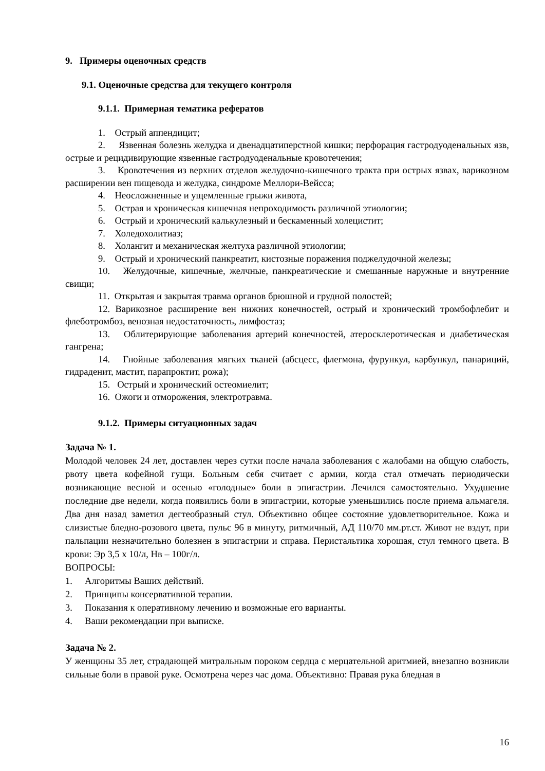9. Примеры оценочных средств
9.1. Оценочные средства для текущего контроля
9.1.1. Примерная тематика рефератов
1. Острый аппендицит;
2. Язвенная болезнь желудка и двенадцатиперстной кишки; перфорация гастродуоденальных язв, острые и рецидивирующие язвенные гастродуоденальные кровотечения;
3. Кровотечения из верхних отделов желудочно-кишечного тракта при острых язвах, варикозном расширении вен пищевода и желудка, синдроме Меллори-Вейсса;
4. Неосложненные и ущемленные грыжи живота,
5. Острая и хроническая кишечная непроходимость различной этиологии;
6. Острый и хронический калькулезный и бескаменный холецистит;
7. Холедохолитиаз;
8. Холангит и механическая желтуха различной этиологии;
9. Острый и хронический панкреатит, кистозные поражения поджелудочной железы;
10. Желудочные, кишечные, желчные, панкреатические и смешанные наружные и внутренние свищи;
11. Открытая и закрытая травма органов брюшной и грудной полостей;
12. Варикозное расширение вен нижних конечностей, острый и хронический тромбофлебит и флеботромбоз, венозная недостаточность, лимфостаз;
13. Облитерирующие заболевания артерий конечностей, атеросклеротическая и диабетическая гангрена;
14. Гнойные заболевания мягких тканей (абсцесс, флегмона, фурункул, карбункул, панариций, гидраденит, мастит, парапроктит, рожа);
15. Острый и хронический остеомиелит;
16. Ожоги и отморожения, электротравма.
9.1.2. Примеры ситуационных задач
Задача № 1.
Молодой человек 24 лет, доставлен через сутки после начала заболевания с жалобами на общую слабость, рвоту цвета кофейной гущи. Больным себя считает с армии, когда стал отмечать периодически возникающие весной и осенью «голодные» боли в эпигастрии. Лечился самостоятельно. Ухудшение последние две недели, когда появились боли в эпигастрии, которые уменьшились после приема альмагеля. Два дня назад заметил дегтеобразный стул. Объективно общее состояние удовлетворительное. Кожа и слизистые бледно-розового цвета, пульс 96 в минуту, ритмичный, АД 110/70 мм.рт.ст. Живот не вздут, при пальпации незначительно болезнен в эпигастрии и справа. Перистальтика хорошая, стул темного цвета. В крови: Эр 3,5 х 10/л, Нв – 100г/л.
ВОПРОСЫ:
1. Алгоритмы Ваших действий.
2. Принципы консервативной терапии.
3. Показания к оперативному лечению и возможные его варианты.
4. Ваши рекомендации при выписке.
Задача № 2.
У женщины 35 лет, страдающей митральным пороком сердца с мерцательной аритмией, внезапно возникли сильные боли в правой руке. Осмотрена через час дома. Объективно: Правая рука бледная в
16